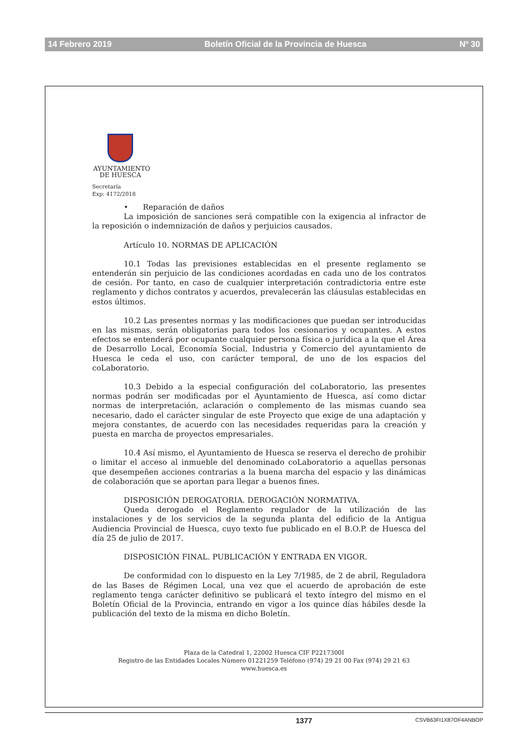14 Febrero 2019 Boletín Oficial de la Provincia de Huesca Nº 30
AYUNTAMIENTO
DE HUESCA
Secretaría
Exp: 4172/2018
• Reparación de daños
La imposición de sanciones será compatible con la exigencia al infractor de la reposición o indemnización de daños y perjuicios causados.
Artículo 10. NORMAS DE APLICACIÓN
10.1 Todas las previsiones establecidas en el presente reglamento se entenderán sin perjuicio de las condiciones acordadas en cada uno de los contratos de cesión. Por tanto, en caso de cualquier interpretación contradictoria entre este reglamento y dichos contratos y acuerdos, prevalecerán las cláusulas establecidas en estos últimos.
10.2 Las presentes normas y las modificaciones que puedan ser introducidas en las mismas, serán obligatorias para todos los cesionarios y ocupantes. A estos efectos se entenderá por ocupante cualquier persona física o jurídica a la que el Área de Desarrollo Local, Economía Social, Industria y Comercio del ayuntamiento de Huesca le ceda el uso, con carácter temporal, de uno de los espacios del coLaboratorio.
10.3 Debido a la especial configuración del coLaboratorio, las presentes normas podrán ser modificadas por el Ayuntamiento de Huesca, así como dictar normas de interpretación, aclaración o complemento de las mismas cuando sea necesario, dado el carácter singular de este Proyecto que exige de una adaptación y mejora constantes, de acuerdo con las necesidades requeridas para la creación y puesta en marcha de proyectos empresariales.
10.4 Así mismo, el Ayuntamiento de Huesca se reserva el derecho de prohibir o limitar el acceso al inmueble del denominado coLaboratorio a aquellas personas que desempeñen acciones contrarias a la buena marcha del espacio y las dinámicas de colaboración que se aportan para llegar a buenos fines.
DISPOSICIÓN DEROGATORIA. DEROGACIÓN NORMATIVA.
Queda derogado el Reglamento regulador de la utilización de las instalaciones y de los servicios de la segunda planta del edificio de la Antigua Audiencia Provincial de Huesca, cuyo texto fue publicado en el B.O.P. de Huesca del día 25 de julio de 2017.
DISPOSICIÓN FINAL. PUBLICACIÓN Y ENTRADA EN VIGOR.
De conformidad con lo dispuesto en la Ley 7/1985, de 2 de abril, Reguladora de las Bases de Régimen Local, una vez que el acuerdo de aprobación de este reglamento tenga carácter definitivo se publicará el texto íntegro del mismo en el Boletín Oficial de la Provincia, entrando en vigor a los quince días hábiles desde la publicación del texto de la misma en dicho Boletín.
Plaza de la Catedral 1, 22002 Huesca CIF P2217300I
Registro de las Entidades Locales Número 01221259 Teléfono (974) 29 21 00 Fax (974) 29 21 63
www.huesca.es
1377 CSVB63FI1X87OF4ANBOP